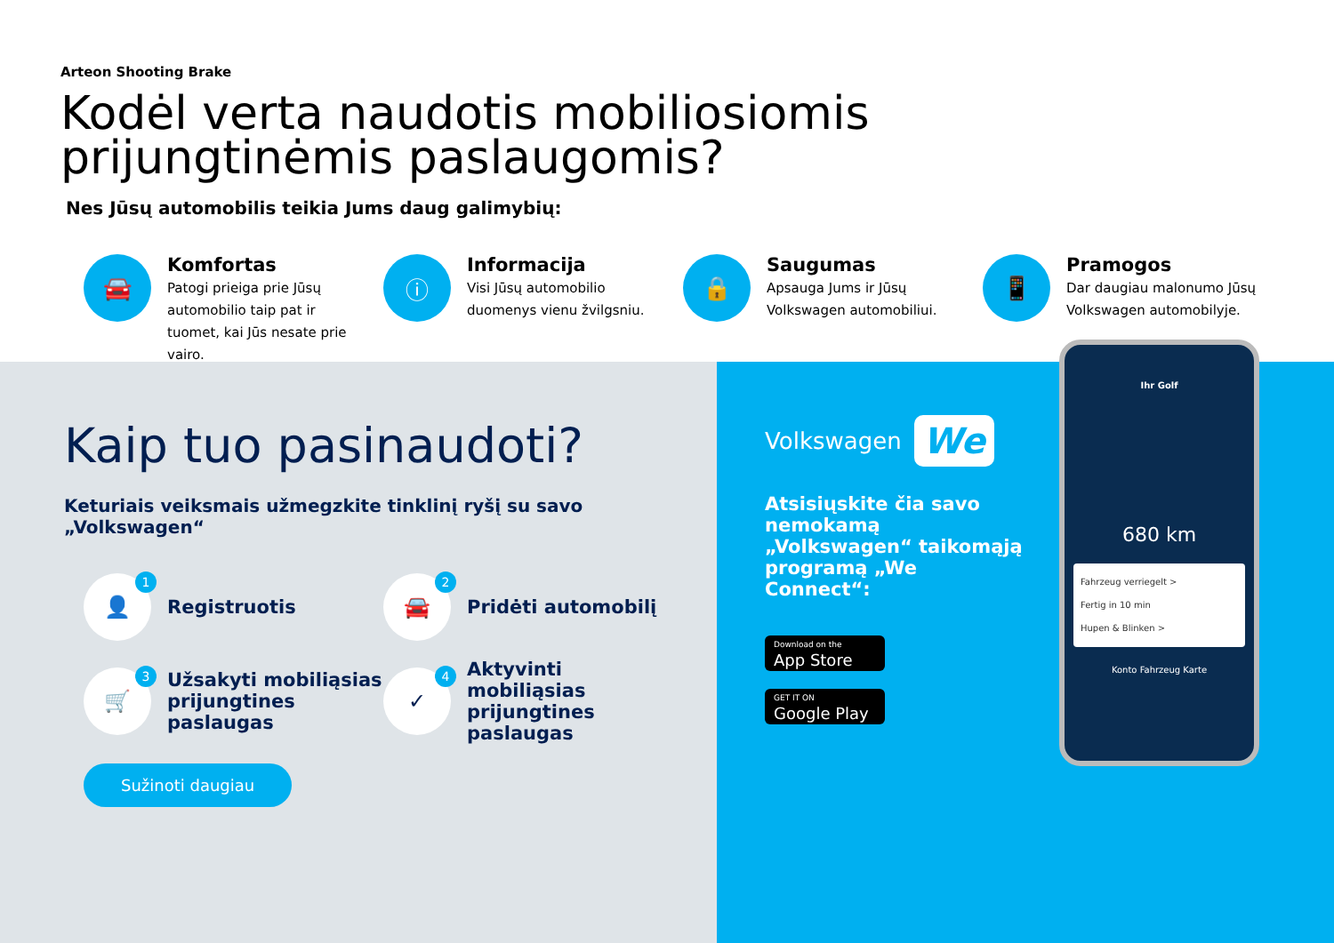Arteon Shooting Brake
Kodėl verta naudotis mobiliosiomis
prijungtinėmis paslaugomis?
Nes Jūsų automobilis teikia Jums daug galimybių:
🚘
Komfortas
Patogi prieiga prie Jūsų automobilio taip pat ir tuomet, kai Jūs nesate prie vairo.
ⓘ
Informacija
Visi Jūsų automobilio duomenys vienu žvilgsniu.
🔒
Saugumas
Apsauga Jums ir Jūsų Volkswagen automobiliui.
📱
Pramogos
Dar daugiau malonumo Jūsų Volkswagen automobilyje.
Kaip tuo pasinaudoti?
Keturiais veiksmais užmegzkite tinklinį ryšį su savo „Volkswagen“
👤 1
Registruotis
🚘 2
Pridėti automobilį
🛒 3
Užsakyti mobiliąsias prijungtines paslaugas
✓ 4
Aktyvinti mobiliąsias prijungtines paslaugas
Sužinoti daugiau
Volkswagen We
Atsisiųskite čia savo nemokamą „Volkswagen“ taikomąją programą „We Connect“:
Download on the
App Store
GET IT ON
Google Play
Ihr Golf
680 km
Fahrzeug verriegelt >
Fertig in 10 min
Hupen & Blinken >
Konto Fahrzeug Karte